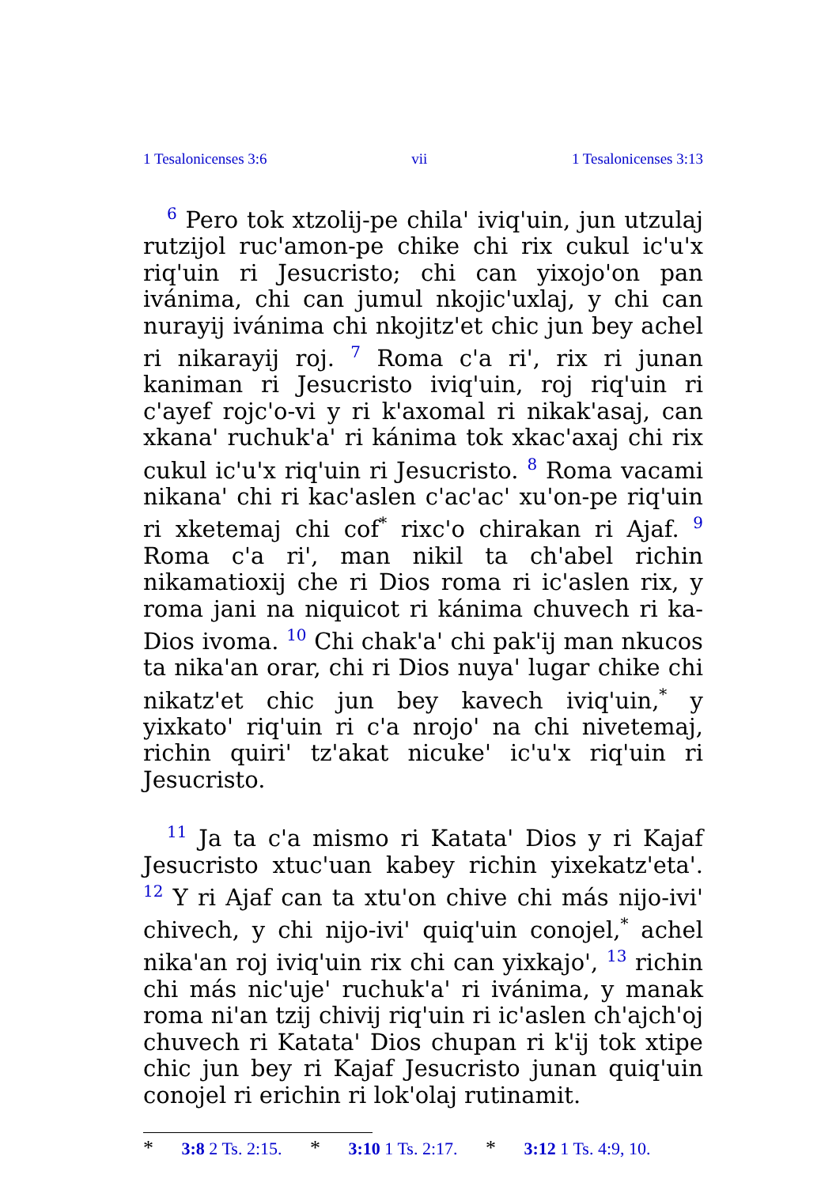1 Tesalonicenses 3:6 vii 1 Tesalonicenses 3:13
<sup>6</sup> Pero tok xtzolij-pe chila' iviq'uin, jun utzulaj rutzijol ruc'amon-pe chike chi rix cukul ic'u'x riq'uin ri Jesucristo; chi can yixojo'on pan ivánima, chi can jumul nkojic'uxlaj, y chi can nurayij ivánima chi nkojitz'et chic jun bey achel ri nikarayij roj. <sup>7</sup> Roma c'a ri', rix ri junan kaniman ri Jesucristo iviq'uin, roj riq'uin ri c'ayef rojc'o-vi y ri k'axomal ri nikak'asaj, can xkana' ruchuk'a' ri kánima tok xkac'axaj chi rix cukul ic'u'x riq'uin ri Jesucristo. <sup>8</sup> Roma vacami nikana' chi ri kac'aslen c'ac'ac' xu'on-pe riq'uin ri xketemaj chi cof<sup>*</sup> rixc'o chirakan ri Ajaf. <sup>9</sup> Roma c'a ri', man nikil ta ch'abel richin nikamatioxij che ri Dios roma ri ic'aslen rix, y roma jani na niquicot ri kánima chuvech ri ka-Dios ivoma. <sup>10</sup> Chi chak'a' chi pak'ij man nkucos ta nika'an orar, chi ri Dios nuya' lugar chike chi nikatz'et chic jun bey kavech iviq'uin,<sup>*</sup> y yixkato' riq'uin ri c'a nrojo' na chi nivetemaj, richin quiri' tz'akat nicuke' ic'u'x riq'uin ri Jesucristo.
<sup>11</sup> Ja ta c'a mismo ri Katata' Dios y ri Kajaf Jesucristo xtuc'uan kabey richin yixekatz'eta'. <sup>12</sup> Y ri Ajaf can ta xtu'on chive chi más nijo-ivi' chivech, y chi nijo-ivi' quiq'uin conojel,<sup>*</sup> achel nika'an roj iviq'uin rix chi can yixkajo', <sup>13</sup> richin chi más nic'uje' ruchuk'a' ri ivánima, y manak roma ni'an tzij chivij riq'uin ri ic'aslen ch'ajch'oj chuvech ri Katata' Dios chupan ri k'ij tok xtipe chic jun bey ri Kajaf Jesucristo junan quiq'uin conojel ri erichin ri lok'olaj rutinamit.
* 3:8 2 Ts. 2:15. * 3:10 1 Ts. 2:17. * 3:12 1 Ts. 4:9, 10.